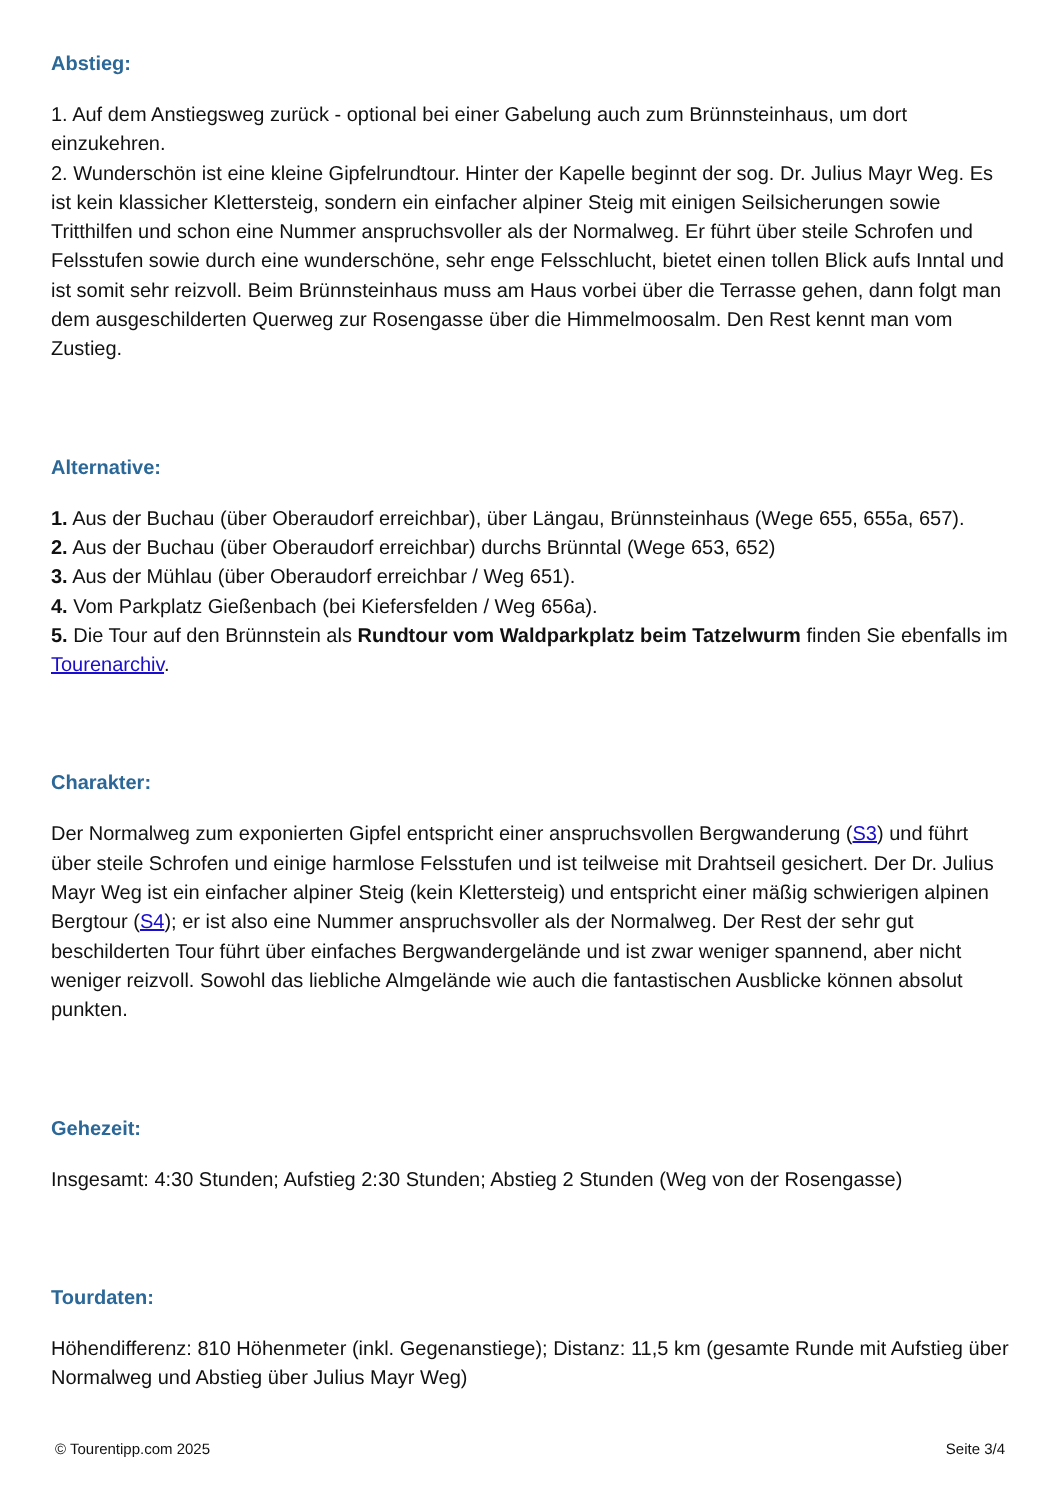Abstieg:
1. Auf dem Anstiegsweg zurück - optional bei einer Gabelung auch zum Brünnsteinhaus, um dort einzukehren.
2. Wunderschön ist eine kleine Gipfelrundtour. Hinter der Kapelle beginnt der sog. Dr. Julius Mayr Weg. Es ist kein klassicher Klettersteig, sondern ein einfacher alpiner Steig mit einigen Seilsicherungen sowie Tritthilfen und schon eine Nummer anspruchsvoller als der Normalweg. Er führt über steile Schrofen und Felsstufen sowie durch eine wunderschöne, sehr enge Felsschlucht, bietet einen tollen Blick aufs Inntal und ist somit sehr reizvoll. Beim Brünnsteinhaus muss am Haus vorbei über die Terrasse gehen, dann folgt man dem ausgeschilderten Querweg zur Rosengasse über die Himmelmoosalm. Den Rest kennt man vom Zustieg.
Alternative:
1. Aus der Buchau (über Oberaudorf erreichbar), über Längau, Brünnsteinhaus (Wege 655, 655a, 657).
2. Aus der Buchau (über Oberaudorf erreichbar) durchs Brünntal (Wege 653, 652)
3. Aus der Mühlau (über Oberaudorf erreichbar / Weg 651).
4. Vom Parkplatz Gießenbach (bei Kiefersfelden / Weg 656a).
5. Die Tour auf den Brünnstein als Rundtour vom Waldparkplatz beim Tatzelwurm finden Sie ebenfalls im Tourenarchiv.
Charakter:
Der Normalweg zum exponierten Gipfel entspricht einer anspruchsvollen Bergwanderung (S3) und führt über steile Schrofen und einige harmlose Felsstufen und ist teilweise mit Drahtseil gesichert. Der Dr. Julius Mayr Weg ist ein einfacher alpiner Steig (kein Klettersteig) und entspricht einer mäßig schwierigen alpinen Bergtour (S4); er ist also eine Nummer anspruchsvoller als der Normalweg. Der Rest der sehr gut beschilderten Tour führt über einfaches Bergwandergelände und ist zwar weniger spannend, aber nicht weniger reizvoll. Sowohl das liebliche Almgelände wie auch die fantastischen Ausblicke können absolut punkten.
Gehezeit:
Insgesamt: 4:30 Stunden; Aufstieg 2:30 Stunden; Abstieg 2 Stunden (Weg von der Rosengasse)
Tourdaten:
Höhendifferenz: 810 Höhenmeter (inkl. Gegenanstiege); Distanz: 11,5 km (gesamte Runde mit Aufstieg über Normalweg und Abstieg über Julius Mayr Weg)
© Tourentipp.com 2025 Seite 3/4